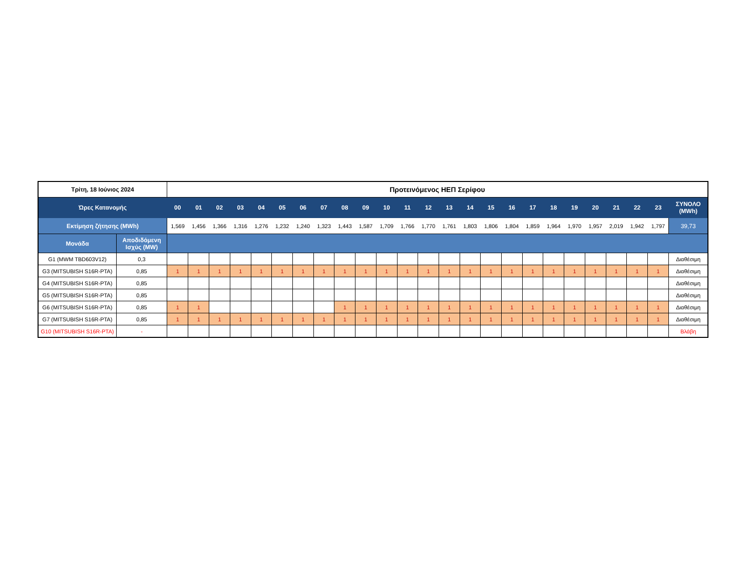| Τρίτη, 18 Ιούνιος 2024 | | Προτεινόμενος ΗΕΠ Σερίφου | | | | | | | | | | | | | | | | | | | | | | | | |
| --- | --- | --- | --- | --- | --- | --- | --- | --- | --- | --- | --- | --- | --- | --- | --- | --- | --- | --- | --- | --- | --- | --- | --- | --- | --- | --- |
| Ώρες Κατανομής | | 00 | 01 | 02 | 03 | 04 | 05 | 06 | 07 | 08 | 09 | 10 | 11 | 12 | 13 | 14 | 15 | 16 | 17 | 18 | 19 | 20 | 21 | 22 | 23 | ΣΥΝΟΛΟ (MWh) |
| Εκτίμηση ζήτησης (MWh) | | 1,569 | 1,456 | 1,366 | 1,316 | 1,276 | 1,232 | 1,240 | 1,323 | 1,443 | 1,587 | 1,709 | 1,766 | 1,770 | 1,761 | 1,803 | 1,806 | 1,804 | 1,859 | 1,964 | 1,970 | 1,957 | 2,019 | 1,942 | 1,797 | 39,73 |
| Μονάδα | Αποδιδόμενη Ισχύς (MW) | | | | | | | | | | | | | | | | | | | | | | | | | |
| G1 (MWM TBD603V12) | 0,3 | | | | | | | | | | | | | | | | | | | | | | | | | Διαθέσιμη |
| G3 (MITSUBISH S16R-PTA) | 0,85 | 1 | 1 | 1 | 1 | 1 | 1 | 1 | 1 | 1 | 1 | 1 | 1 | 1 | 1 | 1 | 1 | 1 | 1 | 1 | 1 | 1 | 1 | 1 | 1 | Διαθέσιμη |
| G4 (MITSUBISH S16R-PTA) | 0,85 | | | | | | | | | | | | | | | | | | | | | | | | | Διαθέσιμη |
| G5 (MITSUBISH S16R-PTA) | 0,85 | | | | | | | | | | | | | | | | | | | | | | | | | Διαθέσιμη |
| G6 (MITSUBISH S16R-PTA) | 0,85 | 1 | 1 | | | | | | | 1 | 1 | 1 | 1 | 1 | 1 | 1 | 1 | 1 | 1 | 1 | 1 | 1 | 1 | 1 | 1 | Διαθέσιμη |
| G7 (MITSUBISH S16R-PTA) | 0,85 | 1 | 1 | 1 | 1 | 1 | 1 | 1 | 1 | 1 | 1 | 1 | 1 | 1 | 1 | 1 | 1 | 1 | 1 | 1 | 1 | 1 | 1 | 1 | 1 | Διαθέσιμη |
| G10 (MITSUBISH S16R-PTA) | - | | | | | | | | | | | | | | | | | | | | | | | | | Βλάβη |